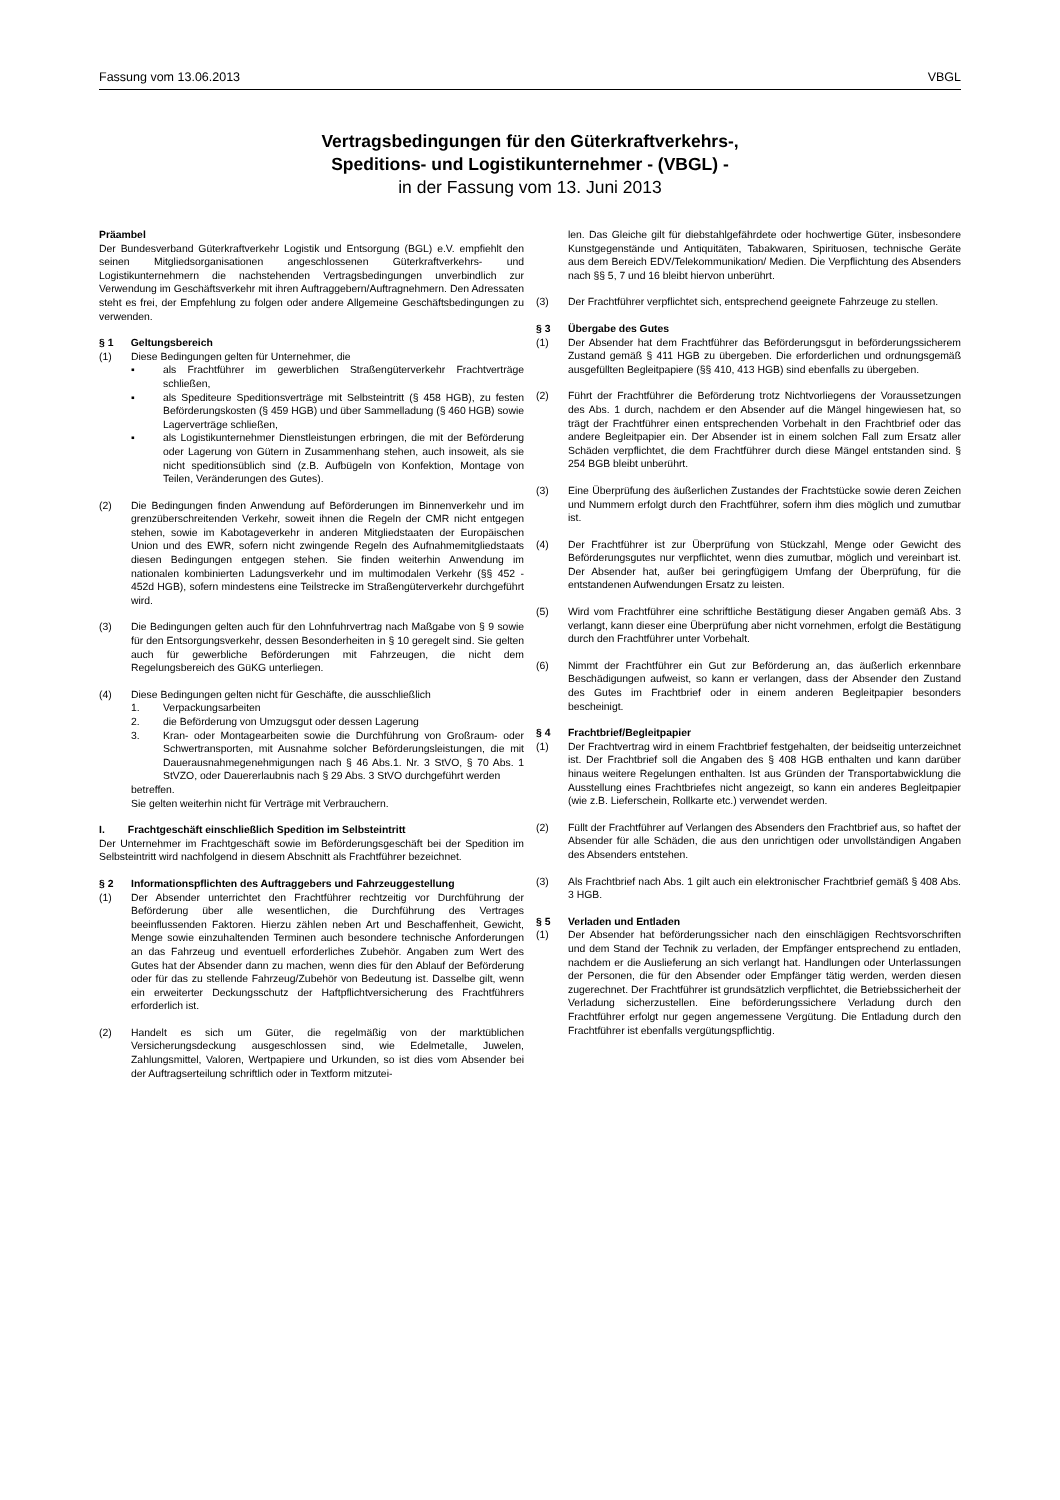Fassung vom 13.06.2013 VBGL
Vertragsbedingungen für den Güterkraftverkehrs-,
Speditions- und Logistikunternehmer - (VBGL) -
in der Fassung vom 13. Juni 2013
Präambel
Der Bundesverband Güterkraftverkehr Logistik und Entsorgung (BGL) e.V. empfiehlt den seinen Mitgliedsorganisationen angeschlossenen Güterkraftverkehrs- und Logistikunternehmern die nachstehenden Vertragsbedingungen unverbindlich zur Verwendung im Geschäftsverkehr mit ihren Auftraggebern/Auftragnehmern. Den Adressaten steht es frei, der Empfehlung zu folgen oder andere Allgemeine Geschäftsbedingungen zu verwenden.
§ 1 Geltungsbereich
(1) Diese Bedingungen gelten für Unternehmer, die
▪ als Frachtführer im gewerblichen Straßengüterverkehr Frachtverträge schließen,
▪ als Spediteure Speditionsverträge mit Selbsteintritt (§ 458 HGB), zu festen Beförderungskosten (§ 459 HGB) und über Sammelladung (§ 460 HGB) sowie Lagerverträge schließen,
▪ als Logistikunternehmer Dienstleistungen erbringen, die mit der Beförderung oder Lagerung von Gütern in Zusammenhang stehen, auch insoweit, als sie nicht speditionsüblich sind (z.B. Aufbügeln von Konfektion, Montage von Teilen, Veränderungen des Gutes).
(2) Die Bedingungen finden Anwendung auf Beförderungen im Binnenverkehr und im grenzüberschreitenden Verkehr, soweit ihnen die Regeln der CMR nicht entgegen stehen, sowie im Kabotageverkehr in anderen Mitgliedstaaten der Europäischen Union und des EWR, sofern nicht zwingende Regeln des Aufnahmemitgliedstaats diesen Bedingungen entgegen stehen. Sie finden weiterhin Anwendung im nationalen kombinierten Ladungsverkehr und im multimodalen Verkehr (§§ 452 - 452d HGB), sofern mindestens eine Teilstrecke im Straßengüterverkehr durchgeführt wird.
(3) Die Bedingungen gelten auch für den Lohnfuhrvertrag nach Maßgabe von § 9 sowie für den Entsorgungsverkehr, dessen Besonderheiten in § 10 geregelt sind. Sie gelten auch für gewerbliche Beförderungen mit Fahrzeugen, die nicht dem Regelungsbereich des GüKG unterliegen.
(4) Diese Bedingungen gelten nicht für Geschäfte, die ausschließlich
1. Verpackungsarbeiten
2. die Beförderung von Umzugsgut oder dessen Lagerung
3. Kran- oder Montagearbeiten sowie die Durchführung von Großraum- oder Schwertransporten, mit Ausnahme solcher Beförderungsleistungen, die mit Dauerausnahmegenehmigungen nach § 46 Abs.1. Nr. 3 StVO, § 70 Abs. 1 StVZO, oder Dauererlaubnis nach § 29 Abs. 3 StVO durchgeführt werden
betreffen.
Sie gelten weiterhin nicht für Verträge mit Verbrauchern.
I. Frachtgeschäft einschließlich Spedition im Selbsteintritt
Der Unternehmer im Frachtgeschäft sowie im Beförderungsgeschäft bei der Spedition im Selbsteintritt wird nachfolgend in diesem Abschnitt als Frachtführer bezeichnet.
§ 2 Informationspflichten des Auftraggebers und Fahrzeuggestellung
(1) Der Absender unterrichtet den Frachtführer rechtzeitig vor Durchführung der Beförderung über alle wesentlichen, die Durchführung des Vertrages beeinflussenden Faktoren. Hierzu zählen neben Art und Beschaffenheit, Gewicht, Menge sowie einzuhaltenden Terminen auch besondere technische Anforderungen an das Fahrzeug und eventuell erforderliches Zubehör. Angaben zum Wert des Gutes hat der Absender dann zu machen, wenn dies für den Ablauf der Beförderung oder für das zu stellende Fahrzeug/Zubehör von Bedeutung ist. Dasselbe gilt, wenn ein erweiterter Deckungsschutz der Haftpflichtversicherung des Frachtführers erforderlich ist.
(2) Handelt es sich um Güter, die regelmäßig von der marktüblichen Versicherungsdeckung ausgeschlossen sind, wie Edelmetalle, Juwelen, Zahlungsmittel, Valoren, Wertpapiere und Urkunden, so ist dies vom Absender bei der Auftragserteilung schriftlich oder in Textform mitzutei-
len. Das Gleiche gilt für diebstahlgefährdete oder hochwertige Güter, insbesondere Kunstgegenstände und Antiquitäten, Tabakwaren, Spirituosen, technische Geräte aus dem Bereich EDV/Telekommunikation/ Medien. Die Verpflichtung des Absenders nach §§ 5, 7 und 16 bleibt hiervon unberührt.
(3) Der Frachtführer verpflichtet sich, entsprechend geeignete Fahrzeuge zu stellen.
§ 3 Übergabe des Gutes
(1) Der Absender hat dem Frachtführer das Beförderungsgut in beförderungssicherem Zustand gemäß § 411 HGB zu übergeben. Die erforderlichen und ordnungsgemäß ausgefüllten Begleitpapiere (§§ 410, 413 HGB) sind ebenfalls zu übergeben.
(2) Führt der Frachtführer die Beförderung trotz Nichtvorliegens der Voraussetzungen des Abs. 1 durch, nachdem er den Absender auf die Mängel hingewiesen hat, so trägt der Frachtführer einen entsprechenden Vorbehalt in den Frachtbrief oder das andere Begleitpapier ein. Der Absender ist in einem solchen Fall zum Ersatz aller Schäden verpflichtet, die dem Frachtführer durch diese Mängel entstanden sind. § 254 BGB bleibt unberührt.
(3) Eine Überprüfung des äußerlichen Zustandes der Frachtstücke sowie deren Zeichen und Nummern erfolgt durch den Frachtführer, sofern ihm dies möglich und zumutbar ist.
(4) Der Frachtführer ist zur Überprüfung von Stückzahl, Menge oder Gewicht des Beförderungsgutes nur verpflichtet, wenn dies zumutbar, möglich und vereinbart ist. Der Absender hat, außer bei geringfügigem Umfang der Überprüfung, für die entstandenen Aufwendungen Ersatz zu leisten.
(5) Wird vom Frachtführer eine schriftliche Bestätigung dieser Angaben gemäß Abs. 3 verlangt, kann dieser eine Überprüfung aber nicht vornehmen, erfolgt die Bestätigung durch den Frachtführer unter Vorbehalt.
(6) Nimmt der Frachtführer ein Gut zur Beförderung an, das äußerlich erkennbare Beschädigungen aufweist, so kann er verlangen, dass der Absender den Zustand des Gutes im Frachtbrief oder in einem anderen Begleitpapier besonders bescheinigt.
§ 4 Frachtbrief/Begleitpapier
(1) Der Frachtvertrag wird in einem Frachtbrief festgehalten, der beidseitig unterzeichnet ist. Der Frachtbrief soll die Angaben des § 408 HGB enthalten und kann darüber hinaus weitere Regelungen enthalten. Ist aus Gründen der Transportabwicklung die Ausstellung eines Frachtbriefes nicht angezeigt, so kann ein anderes Begleitpapier (wie z.B. Lieferschein, Rollkarte etc.) verwendet werden.
(2) Füllt der Frachtführer auf Verlangen des Absenders den Frachtbrief aus, so haftet der Absender für alle Schäden, die aus den unrichtigen oder unvollständigen Angaben des Absenders entstehen.
(3) Als Frachtbrief nach Abs. 1 gilt auch ein elektronischer Frachtbrief gemäß § 408 Abs. 3 HGB.
§ 5 Verladen und Entladen
(1) Der Absender hat beförderungssicher nach den einschlägigen Rechtsvorschriften und dem Stand der Technik zu verladen, der Empfänger entsprechend zu entladen, nachdem er die Auslieferung an sich verlangt hat. Handlungen oder Unterlassungen der Personen, die für den Absender oder Empfänger tätig werden, werden diesen zugerechnet. Der Frachtführer ist grundsätzlich verpflichtet, die Betriebssicherheit der Verladung sicherzustellen. Eine beförderungssichere Verladung durch den Frachtführer erfolgt nur gegen angemessene Vergütung. Die Entladung durch den Frachtführer ist ebenfalls vergütungspflichtig.